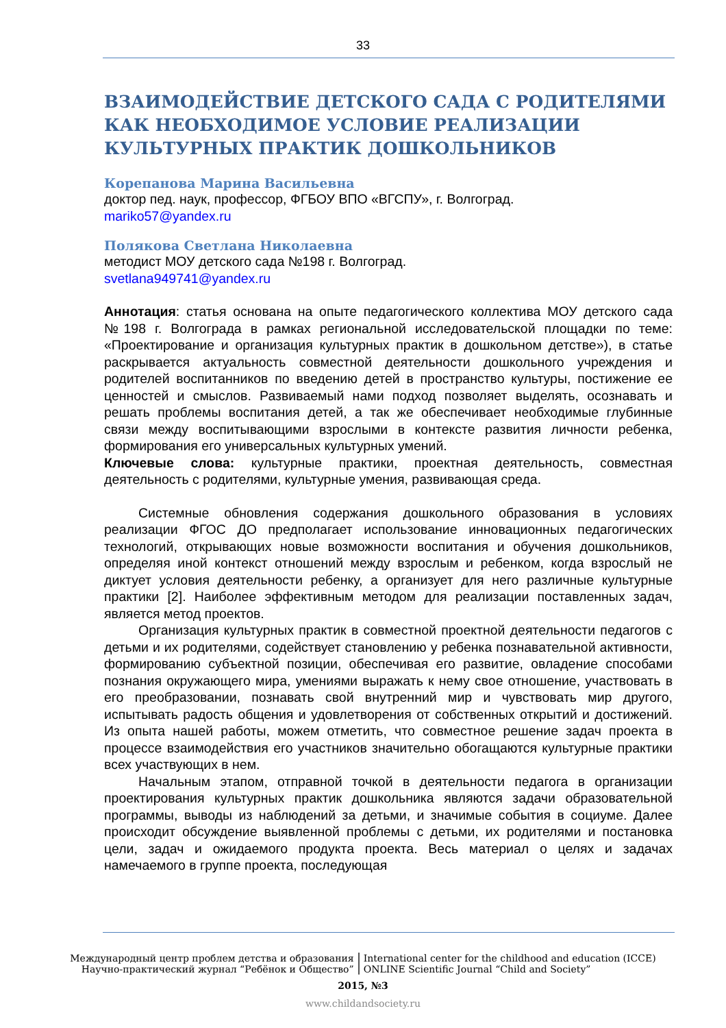33
ВЗАИМОДЕЙСТВИЕ ДЕТСКОГО САДА С РОДИТЕЛЯМИ КАК НЕОБХОДИМОЕ УСЛОВИЕ РЕАЛИЗАЦИИ КУЛЬТУРНЫХ ПРАКТИК ДОШКОЛЬНИКОВ
Корепанова Марина Васильевна
доктор пед. наук, профессор, ФГБОУ ВПО «ВГСПУ», г. Волгоград.
mariko57@yandex.ru
Полякова Светлана Николаевна
методист МОУ детского сада №198 г. Волгоград.
svetlana949741@yandex.ru
Аннотация: статья основана на опыте педагогического коллектива МОУ детского сада №198 г. Волгограда в рамках региональной исследовательской площадки по теме: «Проектирование и организация культурных практик в дошкольном детстве»), в статье раскрывается актуальность совместной деятельности дошкольного учреждения и родителей воспитанников по введению детей в пространство культуры, постижение ее ценностей и смыслов. Развиваемый нами подход позволяет выделять, осознавать и решать проблемы воспитания детей, а так же обеспечивает необходимые глубинные связи между воспитывающими взрослыми в контексте развития личности ребенка, формирования его универсальных культурных умений.
Ключевые слова: культурные практики, проектная деятельность, совместная деятельность с родителями, культурные умения, развивающая среда.
Системные обновления содержания дошкольного образования в условиях реализации ФГОС ДО предполагает использование инновационных педагогических технологий, открывающих новые возможности воспитания и обучения дошкольников, определяя иной контекст отношений между взрослым и ребенком, когда взрослый не диктует условия деятельности ребенку, а организует для него различные культурные практики [2]. Наиболее эффективным методом для реализации поставленных задач, является метод проектов.
Организация культурных практик в совместной проектной деятельности педагогов с детьми и их родителями, содействует становлению у ребенка познавательной активности, формированию субъектной позиции, обеспечивая его развитие, овладение способами познания окружающего мира, умениями выражать к нему свое отношение, участвовать в его преобразовании, познавать свой внутренний мир и чувствовать мир другого, испытывать радость общения и удовлетворения от собственных открытий и достижений. Из опыта нашей работы, можем отметить, что совместное решение задач проекта в процессе взаимодействия его участников значительно обогащаются культурные практики всех участвующих в нем.
Начальным этапом, отправной точкой в деятельности педагога в организации проектирования культурных практик дошкольника являются задачи образовательной программы, выводы из наблюдений за детьми, и значимые события в социуме. Далее происходит обсуждение выявленной проблемы с детьми, их родителями и постановка цели, задач и ожидаемого продукта проекта. Весь материал о целях и задачах намечаемого в группе проекта, последующая
Международный центр проблем детства и образования
Научно-практический журнал “Ребёнок и Общество”
International center for the childhood and education (ICCE)
ONLINE Scientific Journal “Child and Society”
2015, №3
www.childandsociety.ru